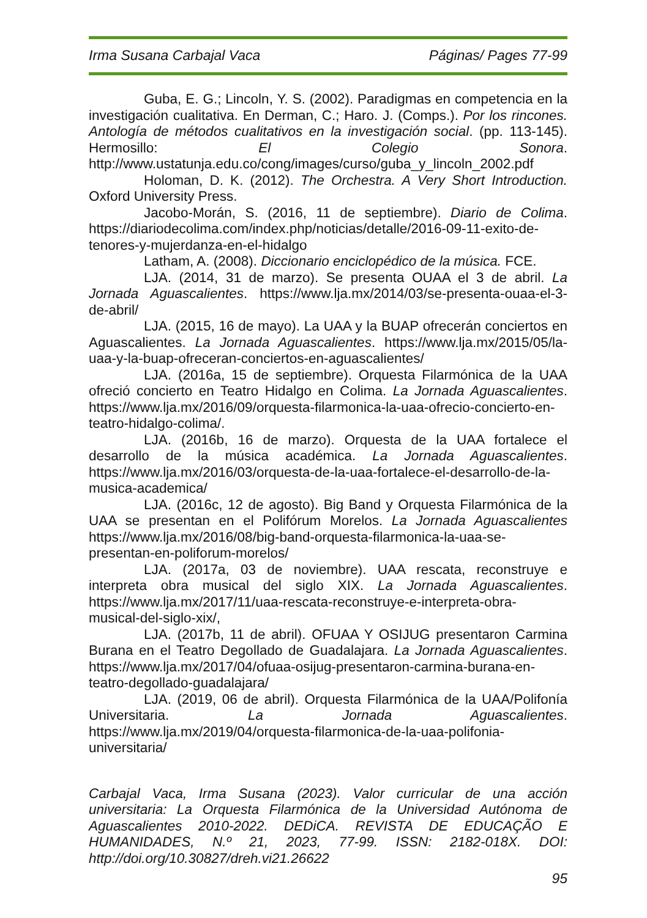Irma Susana Carbajal Vaca Páginas/ Pages 77-99
Guba, E. G.; Lincoln, Y. S. (2002). Paradigmas en competencia en la investigación cualitativa. En Derman, C.; Haro. J. (Comps.). Por los rincones. Antología de métodos cualitativos en la investigación social. (pp. 113-145). Hermosillo: El Colegio Sonora. http://www.ustatunja.edu.co/cong/images/curso/guba_y_lincoln_2002.pdf
Holoman, D. K. (2012). The Orchestra. A Very Short Introduction. Oxford University Press.
Jacobo-Morán, S. (2016, 11 de septiembre). Diario de Colima. https://diariodecolima.com/index.php/noticias/detalle/2016-09-11-exito-de-tenores-y-mujerdanza-en-el-hidalgo
Latham, A. (2008). Diccionario enciclopédico de la música. FCE.
LJA. (2014, 31 de marzo). Se presenta OUAA el 3 de abril. La Jornada Aguascalientes. https://www.lja.mx/2014/03/se-presenta-ouaa-el-3-de-abril/
LJA. (2015, 16 de mayo). La UAA y la BUAP ofrecerán conciertos en Aguascalientes. La Jornada Aguascalientes. https://www.lja.mx/2015/05/la-uaa-y-la-buap-ofreceran-conciertos-en-aguascalientes/
LJA. (2016a, 15 de septiembre). Orquesta Filarmónica de la UAA ofreció concierto en Teatro Hidalgo en Colima. La Jornada Aguascalientes. https://www.lja.mx/2016/09/orquesta-filarmonica-la-uaa-ofrecio-concierto-en-teatro-hidalgo-colima/.
LJA. (2016b, 16 de marzo). Orquesta de la UAA fortalece el desarrollo de la música académica. La Jornada Aguascalientes. https://www.lja.mx/2016/03/orquesta-de-la-uaa-fortalece-el-desarrollo-de-la-musica-academica/
LJA. (2016c, 12 de agosto). Big Band y Orquesta Filarmónica de la UAA se presentan en el Polifórum Morelos. La Jornada Aguascalientes https://www.lja.mx/2016/08/big-band-orquesta-filarmonica-la-uaa-se-presentan-en-poliforum-morelos/
LJA. (2017a, 03 de noviembre). UAA rescata, reconstruye e interpreta obra musical del siglo XIX. La Jornada Aguascalientes. https://www.lja.mx/2017/11/uaa-rescata-reconstruye-e-interpreta-obra-musical-del-siglo-xix/,
LJA. (2017b, 11 de abril). OFUAA Y OSIJUG presentaron Carmina Burana en el Teatro Degollado de Guadalajara. La Jornada Aguascalientes. https://www.lja.mx/2017/04/ofuaa-osijug-presentaron-carmina-burana-en-teatro-degollado-guadalajara/
LJA. (2019, 06 de abril). Orquesta Filarmónica de la UAA/Polifonía Universitaria. La Jornada Aguascalientes. https://www.lja.mx/2019/04/orquesta-filarmonica-de-la-uaa-polifonia-universitaria/
Carbajal Vaca, Irma Susana (2023). Valor curricular de una acción universitaria: La Orquesta Filarmónica de la Universidad Autónoma de Aguascalientes 2010-2022. DEDiCA. REVISTA DE EDUCAÇÃO E HUMANIDADES, N.º 21, 2023, 77-99. ISSN: 2182-018X. DOI: http://doi.org/10.30827/dreh.vi21.26622
95